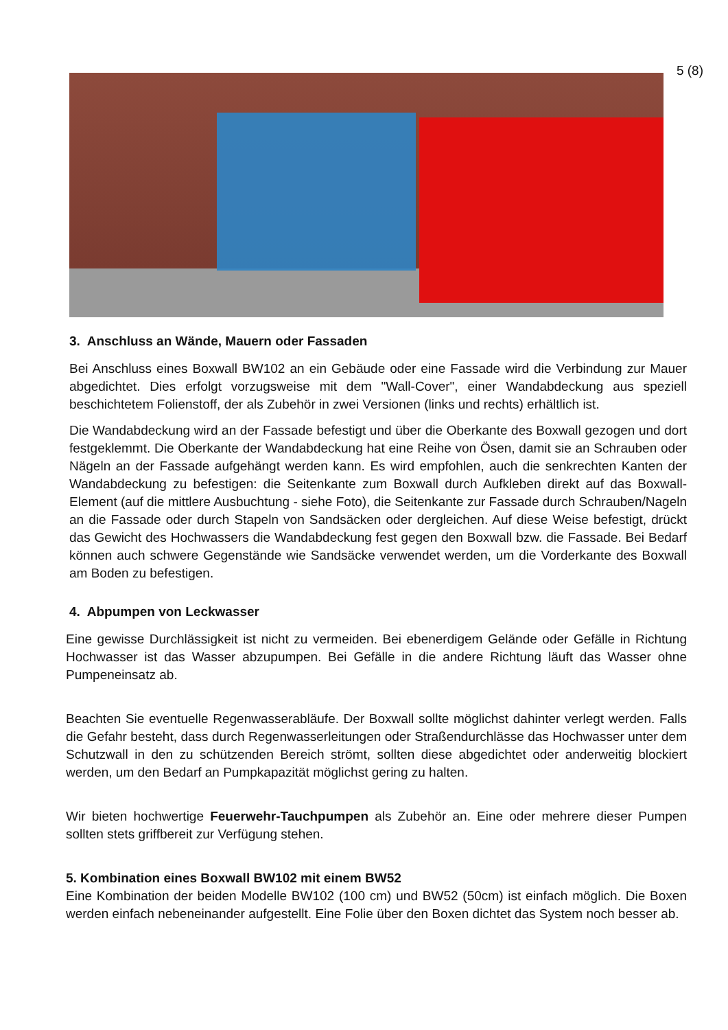5 (8)
3. Anschluss an Wände, Mauern oder Fassaden
Bei Anschluss eines Boxwall BW102 an ein Gebäude oder eine Fassade wird die Verbindung zur Mauer abgedichtet. Dies erfolgt vorzugsweise mit dem "Wall-Cover", einer Wandabdeckung aus speziell beschichtetem Folienstoff, der als Zubehör in zwei Versionen (links und rechts) erhältlich ist.
Die Wandabdeckung wird an der Fassade befestigt und über die Oberkante des Boxwall gezogen und dort festgeklemmt. Die Oberkante der Wandabdeckung hat eine Reihe von Ösen, damit sie an Schrauben oder Nägeln an der Fassade aufgehängt werden kann. Es wird empfohlen, auch die senkrechten Kanten der Wandabdeckung zu befestigen: die Seitenkante zum Boxwall durch Aufkleben direkt auf das Boxwall-Element (auf die mittlere Ausbuchtung - siehe Foto), die Seitenkante zur Fassade durch Schrauben/Nageln an die Fassade oder durch Stapeln von Sandsäcken oder dergleichen. Auf diese Weise befestigt, drückt das Gewicht des Hochwassers die Wandabdeckung fest gegen den Boxwall bzw. die Fassade. Bei Bedarf können auch schwere Gegenstände wie Sandsäcke verwendet werden, um die Vorderkante des Boxwall am Boden zu befestigen.
4. Abpumpen von Leckwasser
Eine gewisse Durchlässigkeit ist nicht zu vermeiden. Bei ebenerdigem Gelände oder Gefälle in Richtung Hochwasser ist das Wasser abzupumpen. Bei Gefälle in die andere Richtung läuft das Wasser ohne Pumpeneinsatz ab.
Beachten Sie eventuelle Regenwasserabläufe. Der Boxwall sollte möglichst dahinter verlegt werden. Falls die Gefahr besteht, dass durch Regenwasserleitungen oder Straßendurchlässe das Hochwasser unter dem Schutzwall in den zu schützenden Bereich strömt, sollten diese abgedichtet oder anderweitig blockiert werden, um den Bedarf an Pumpkapazität möglichst gering zu halten.
Wir bieten hochwertige Feuerwehr-Tauchpumpen als Zubehör an. Eine oder mehrere dieser Pumpen sollten stets griffbereit zur Verfügung stehen.
5. Kombination eines Boxwall BW102 mit einem BW52
Eine Kombination der beiden Modelle BW102 (100 cm) und BW52 (50cm) ist einfach möglich. Die Boxen werden einfach nebeneinander aufgestellt. Eine Folie über den Boxen dichtet das System noch besser ab.